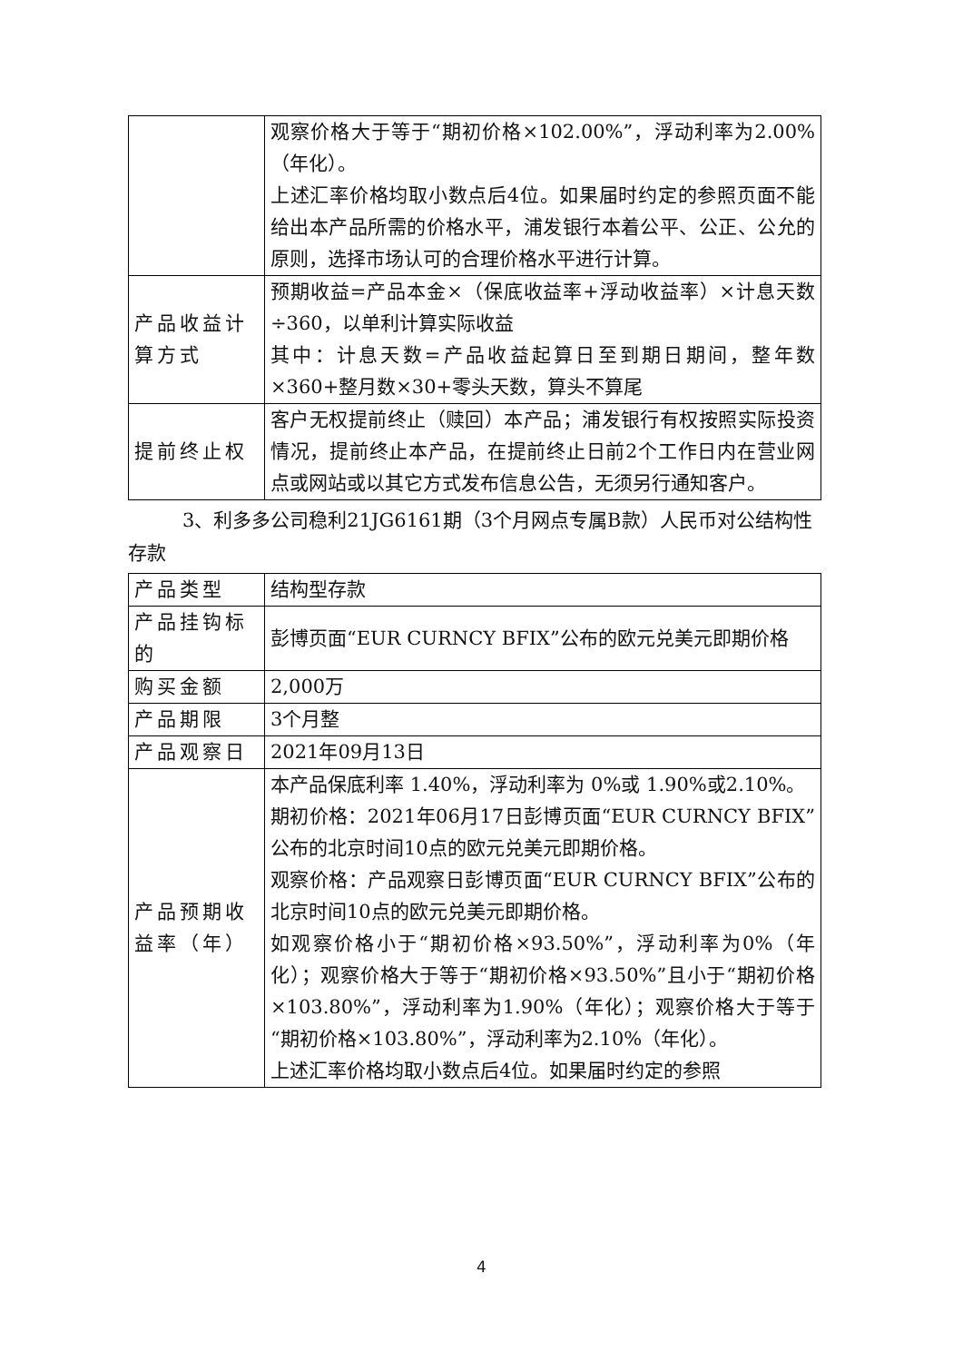| | 观察价格大于等于“期初价格×102.00%”，浮动利率为2.00%（年化）。 上述汇率价格均取小数点后4位。如果届时约定的参照页面不能给出本产品所需的价格水平，浦发银行本着公平、公正、公允的原则，选择市场认可的合理价格水平进行计算。 |
| 产品收益计算方式 | 预期收益=产品本金×（保底收益率+浮动收益率）×计息天数÷360，以单利计算实际收益 其中：计息天数=产品收益起算日至到期日期间，整年数×360+整月数×30+零头天数，算头不算尾 |
| 提前终止权 | 客户无权提前终止（赎回）本产品；浦发银行有权按照实际投资情况，提前终止本产品，在提前终止日前2个工作日内在营业网点或网站或以其它方式发布信息公告，无须另行通知客户。 |
3、利多多公司稳利21JG6161期（3个月网点专属B款）人民币对公结构性存款
| 产品类型 | 结构型存款 |
| 产品挂钩标的 | 彭博页面“EUR CURNCY BFIX”公布的欧元兑美元即期价格 |
| 购买金额 | 2,000万 |
| 产品期限 | 3个月整 |
| 产品观察日 | 2021年09月13日 |
| 产品预期收益率（年） | 本产品保底利率 1.40%，浮动利率为 0%或 1.90%或2.10%。 期初价格：2021年06月17日彭博页面“EUR CURNCY BFIX”公布的北京时间10点的欧元兑美元即期价格。 观察价格：产品观察日彭博页面“EUR CURNCY BFIX”公布的北京时间10点的欧元兑美元即期价格。 如观察价格小于“期初价格×93.50%”，浮动利率为0%（年化）；观察价格大于等于“期初价格×93.50%”且小于“期初价格×103.80%”，浮动利率为1.90%（年化）；观察价格大于等于“期初价格×103.80%”，浮动利率为2.10%（年化）。 上述汇率价格均取小数点后4位。如果届时约定的参照 |
4